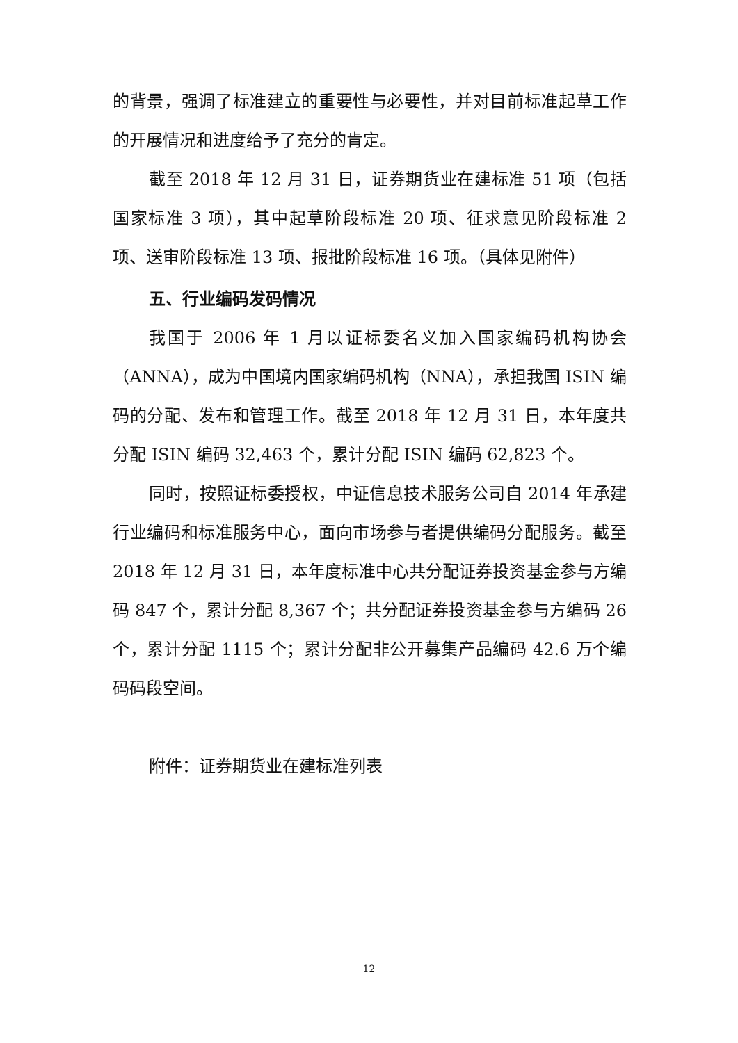的背景，强调了标准建立的重要性与必要性，并对目前标准起草工作的开展情况和进度给予了充分的肯定。
截至 2018 年 12 月 31 日，证券期货业在建标准 51 项（包括国家标准 3 项），其中起草阶段标准 20 项、征求意见阶段标准 2 项、送审阶段标准 13 项、报批阶段标准 16 项。（具体见附件）
五、行业编码发码情况
我国于 2006 年 1 月以证标委名义加入国家编码机构协会（ANNA），成为中国境内国家编码机构（NNA），承担我国 ISIN 编码的分配、发布和管理工作。截至 2018 年 12 月 31 日，本年度共分配 ISIN 编码 32,463 个，累计分配 ISIN 编码 62,823 个。
同时，按照证标委授权，中证信息技术服务公司自 2014 年承建行业编码和标准服务中心，面向市场参与者提供编码分配服务。截至 2018 年 12 月 31 日，本年度标准中心共分配证券投资基金参与方编码 847 个，累计分配 8,367 个；共分配证券投资基金参与方编码 26 个，累计分配 1115 个；累计分配非公开募集产品编码 42.6 万个编码码段空间。
附件：证券期货业在建标准列表
12